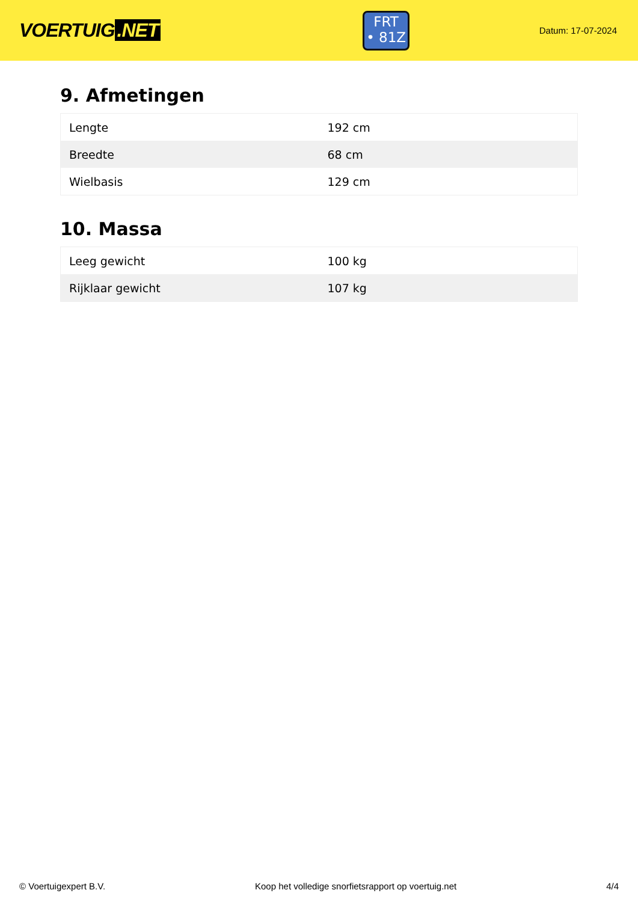VOERTUIG.NET
FRT
• 81Z
Datum: 17-07-2024
9. Afmetingen
| Lengte | 192 cm |
| Breedte | 68 cm |
| Wielbasis | 129 cm |
10. Massa
| Leeg gewicht | 100 kg |
| Rijklaar gewicht | 107 kg |
© Voertuigexpert B.V. Koop het volledige snorfietsrapport op voertuig.net 4/4